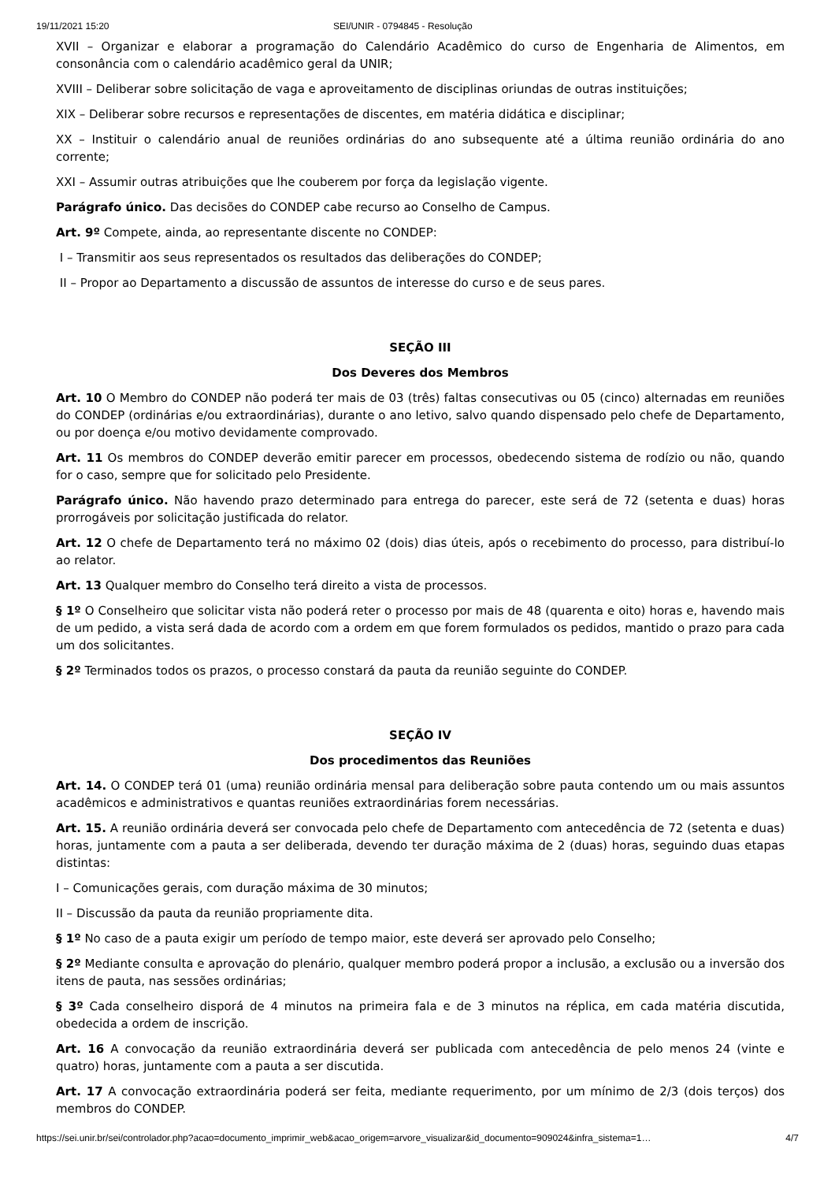19/11/2021 15:20 SEI/UNIR - 0794845 - Resolução
XVII – Organizar e elaborar a programação do Calendário Acadêmico do curso de Engenharia de Alimentos, em consonância com o calendário acadêmico geral da UNIR;
XVIII – Deliberar sobre solicitação de vaga e aproveitamento de disciplinas oriundas de outras instituições;
XIX – Deliberar sobre recursos e representações de discentes, em matéria didática e disciplinar;
XX – Instituir o calendário anual de reuniões ordinárias do ano subsequente até a última reunião ordinária do ano corrente;
XXI – Assumir outras atribuições que lhe couberem por força da legislação vigente.
Parágrafo único. Das decisões do CONDEP cabe recurso ao Conselho de Campus.
Art. 9º Compete, ainda, ao representante discente no CONDEP:
I – Transmitir aos seus representados os resultados das deliberações do CONDEP;
II – Propor ao Departamento a discussão de assuntos de interesse do curso e de seus pares.
SEÇÃO III
Dos Deveres dos Membros
Art. 10 O Membro do CONDEP não poderá ter mais de 03 (três) faltas consecutivas ou 05 (cinco) alternadas em reuniões do CONDEP (ordinárias e/ou extraordinárias), durante o ano letivo, salvo quando dispensado pelo chefe de Departamento, ou por doença e/ou motivo devidamente comprovado.
Art. 11 Os membros do CONDEP deverão emitir parecer em processos, obedecendo sistema de rodízio ou não, quando for o caso, sempre que for solicitado pelo Presidente.
Parágrafo único. Não havendo prazo determinado para entrega do parecer, este será de 72 (setenta e duas) horas prorrogáveis por solicitação justificada do relator.
Art. 12 O chefe de Departamento terá no máximo 02 (dois) dias úteis, após o recebimento do processo, para distribuí-lo ao relator.
Art. 13 Qualquer membro do Conselho terá direito a vista de processos.
§ 1º O Conselheiro que solicitar vista não poderá reter o processo por mais de 48 (quarenta e oito) horas e, havendo mais de um pedido, a vista será dada de acordo com a ordem em que forem formulados os pedidos, mantido o prazo para cada um dos solicitantes.
§ 2º Terminados todos os prazos, o processo constará da pauta da reunião seguinte do CONDEP.
SEÇÃO IV
Dos procedimentos das Reuniões
Art. 14. O CONDEP terá 01 (uma) reunião ordinária mensal para deliberação sobre pauta contendo um ou mais assuntos acadêmicos e administrativos e quantas reuniões extraordinárias forem necessárias.
Art. 15. A reunião ordinária deverá ser convocada pelo chefe de Departamento com antecedência de 72 (setenta e duas) horas, juntamente com a pauta a ser deliberada, devendo ter duração máxima de 2 (duas) horas, seguindo duas etapas distintas:
I – Comunicações gerais, com duração máxima de 30 minutos;
II – Discussão da pauta da reunião propriamente dita.
§ 1º No caso de a pauta exigir um período de tempo maior, este deverá ser aprovado pelo Conselho;
§ 2º Mediante consulta e aprovação do plenário, qualquer membro poderá propor a inclusão, a exclusão ou a inversão dos itens de pauta, nas sessões ordinárias;
§ 3º Cada conselheiro disporá de 4 minutos na primeira fala e de 3 minutos na réplica, em cada matéria discutida, obedecida a ordem de inscrição.
Art. 16 A convocação da reunião extraordinária deverá ser publicada com antecedência de pelo menos 24 (vinte e quatro) horas, juntamente com a pauta a ser discutida.
Art. 17 A convocação extraordinária poderá ser feita, mediante requerimento, por um mínimo de 2/3 (dois terços) dos membros do CONDEP.
https://sei.unir.br/sei/controlador.php?acao=documento_imprimir_web&acao_origem=arvore_visualizar&id_documento=909024&infra_sistema=1… 4/7